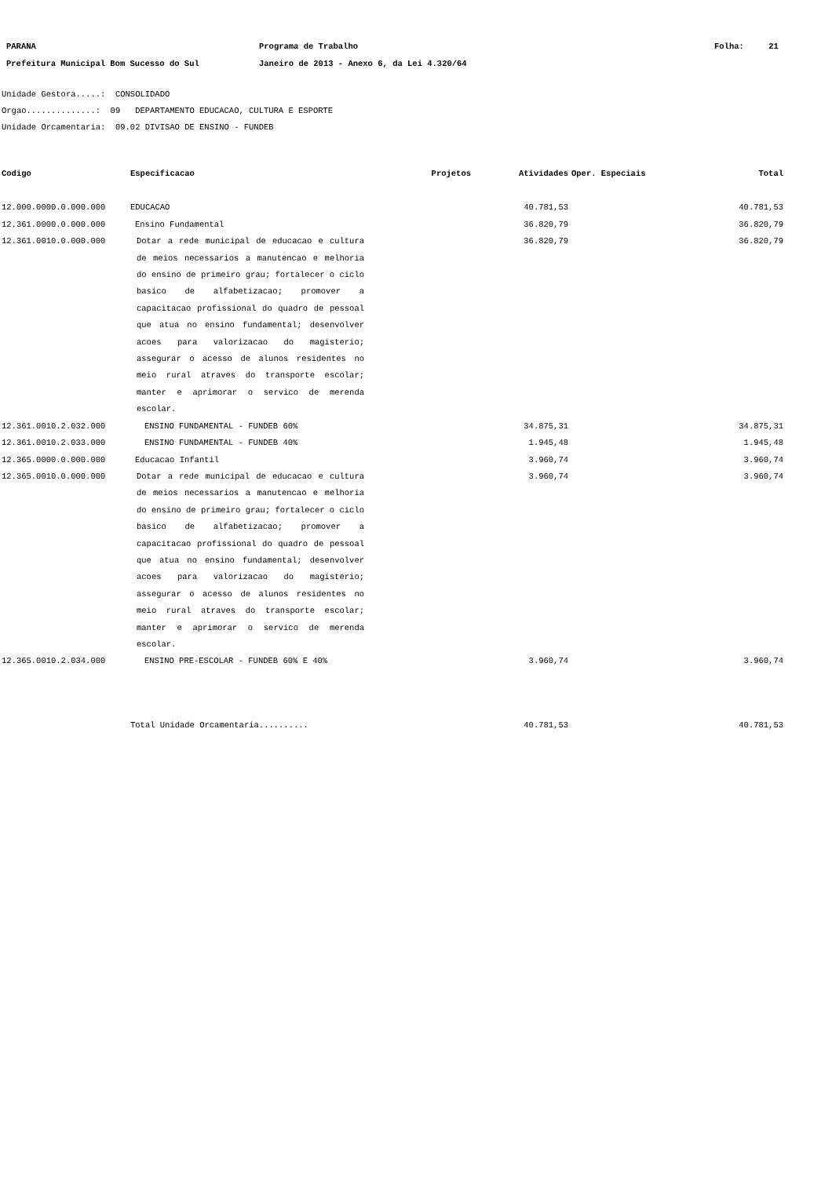PARANA
Prefeitura Municipal Bom Sucesso do Sul
Programa de Trabalho
Janeiro de 2013 - Anexo 6, da Lei 4.320/64
Folha: 21
Unidade Gestora.....: CONSOLIDADO
Orgao..............: 09 DEPARTAMENTO EDUCACAO, CULTURA E ESPORTE
Unidade Orcamentaria: 09.02 DIVISAO DE ENSINO - FUNDEB
| Codigo | Especificacao | Projetos | Atividades | Oper. Especiais | Total |
| --- | --- | --- | --- | --- | --- |
| 12.000.0000.0.000.000 | EDUCACAO | | 40.781,53 | | 40.781,53 |
| 12.361.0000.0.000.000 | Ensino Fundamental | | 36.820,79 | | 36.820,79 |
| 12.361.0010.0.000.000 | Dotar a rede municipal de educacao e cultura de meios necessarios a manutencao e melhoria do ensino de primeiro grau; fortalecer o ciclo basico de alfabetizacao; promover a capacitacao profissional do quadro de pessoal que atua no ensino fundamental; desenvolver acoes para valorizacao do magisterio; assegurar o acesso de alunos residentes no meio rural atraves do transporte escolar; manter e aprimorar o servico de merenda escolar. | | 36.820,79 | | 36.820,79 |
| 12.361.0010.2.032.000 | ENSINO FUNDAMENTAL - FUNDEB 60% | | 34.875,31 | | 34.875,31 |
| 12.361.0010.2.033.000 | ENSINO FUNDAMENTAL - FUNDEB 40% | | 1.945,48 | | 1.945,48 |
| 12.365.0000.0.000.000 | Educacao Infantil | | 3.960,74 | | 3.960,74 |
| 12.365.0010.0.000.000 | Dotar a rede municipal de educacao e cultura de meios necessarios a manutencao e melhoria do ensino de primeiro grau; fortalecer o ciclo basico de alfabetizacao; promover a capacitacao profissional do quadro de pessoal que atua no ensino fundamental; desenvolver acoes para valorizacao do magisterio; assegurar o acesso de alunos residentes no meio rural atraves do transporte escolar; manter e aprimorar o servico de merenda escolar. | | 3.960,74 | | 3.960,74 |
| 12.365.0010.2.034.000 | ENSINO PRE-ESCOLAR - FUNDEB 60% E 40% | | 3.960,74 | | 3.960,74 |
| | Total Unidade Orcamentaria.......... | | 40.781,53 | | 40.781,53 |